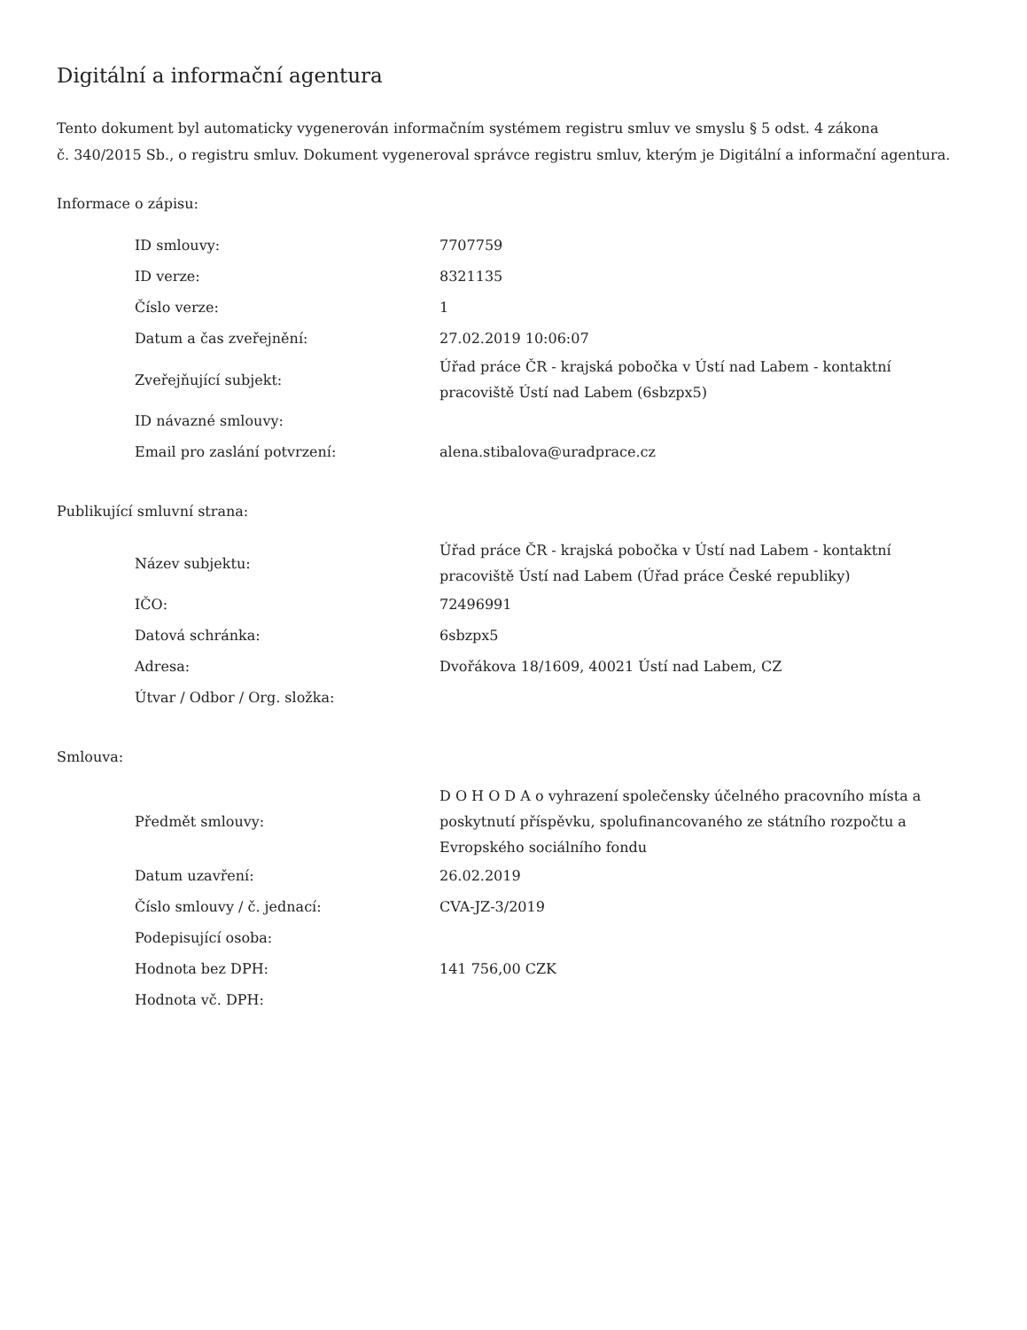Digitální a informační agentura
Tento dokument byl automaticky vygenerován informačním systémem registru smluv ve smyslu § 5 odst. 4 zákona
č. 340/2015 Sb., o registru smluv. Dokument vygeneroval správce registru smluv, kterým je Digitální a informační agentura.
Informace o zápisu:
| ID smlouvy: | 7707759 |
| ID verze: | 8321135 |
| Číslo verze: | 1 |
| Datum a čas zveřejnění: | 27.02.2019 10:06:07 |
| Zveřejňující subjekt: | Úřad práce ČR - krajská pobočka v Ústí nad Labem - kontaktní pracoviště Ústí nad Labem (6sbzpx5) |
| ID návazné smlouvy: | |
| Email pro zaslání potvrzení: | alena.stibalova@uradprace.cz |
Publikující smluvní strana:
| Název subjektu: | Úřad práce ČR - krajská pobočka v Ústí nad Labem - kontaktní pracoviště Ústí nad Labem (Úřad práce České republiky) |
| IČO: | 72496991 |
| Datová schránka: | 6sbzpx5 |
| Adresa: | Dvořákova 18/1609, 40021 Ústí nad Labem, CZ |
| Útvar / Odbor / Org. složka: | |
Smlouva:
| Předmět smlouvy: | D O H O D A o vyhrazení společensky účelného pracovního místa a poskytnutí příspěvku, spolufinancovaného ze státního rozpočtu a Evropského sociálního fondu |
| Datum uzavření: | 26.02.2019 |
| Číslo smlouvy / č. jednací: | CVA-JZ-3/2019 |
| Podepisující osoba: | |
| Hodnota bez DPH: | 141 756,00 CZK |
| Hodnota vč. DPH: | |